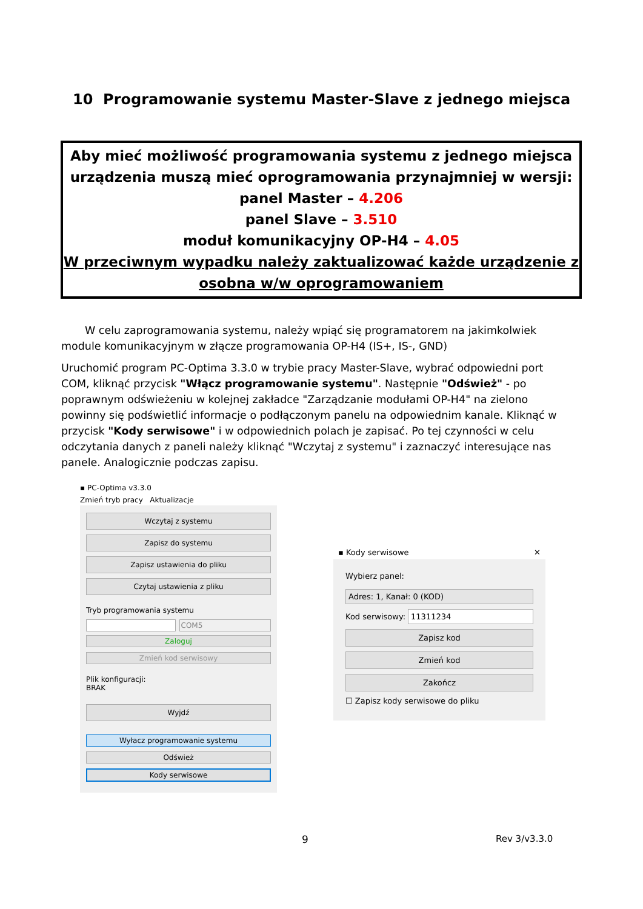10 Programowanie systemu Master-Slave z jednego miejsca
Aby mieć możliwość programowania systemu z jednego miejsca
urządzenia muszą mieć oprogramowania przynajmniej w wersji:
panel Master – 4.206
panel Slave – 3.510
moduł komunikacyjny OP-H4 – 4.05
W przeciwnym wypadku należy zaktualizować każde urządzenie z osobna w/w oprogramowaniem
W celu zaprogramowania systemu, należy wpiąć się programatorem na jakimkolwiek module komunikacyjnym w złącze programowania OP-H4 (IS+, IS-, GND)
Uruchomić program PC-Optima 3.3.0 w trybie pracy Master-Slave, wybrać odpowiedni port COM, kliknąć przycisk "Włącz programowanie systemu". Następnie "Odśwież" - po poprawnym odświeżeniu w kolejnej zakładce "Zarządzanie modułami OP-H4" na zielono powinny się podświetlić informacje o podłączonym panelu na odpowiednim kanale. Kliknąć w przycisk "Kody serwisowe" i w odpowiednich polach je zapisać. Po tej czynności w celu odczytania danych z paneli należy kliknąć "Wczytaj z systemu" i zaznaczyć interesujące nas panele. Analogicznie podczas zapisu.
▪ PC-Optima v3.3.0
Zmień tryb pracy Aktualizacje
Wczytaj z systemu
Zapisz do systemu
Zapisz ustawienia do pliku
Czytaj ustawienia z pliku
Tryb programowania systemu
COM5
Zaloguj
Zmień kod serwisowy
Plik konfiguracji:
BRAK
Wyjdź
Wyłacz programowanie systemu
Odśwież
Kody serwisowe
▪ Kody serwisowe ✕
Wybierz panel:
Adres: 1, Kanał: 0 (KOD)
Kod serwisowy: 11311234
Zapisz kod
Zmień kod
Zakończ
☐ Zapisz kody serwisowe do pliku
9 Rev 3/v3.3.0